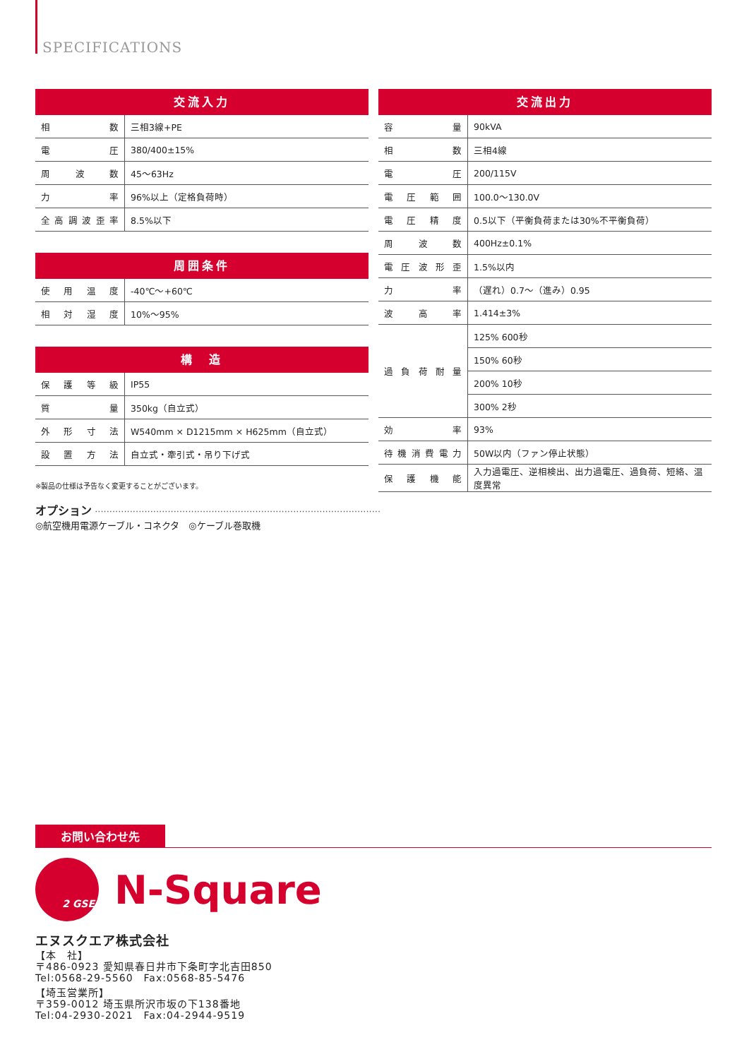SPECIFICATIONS
| 交流入力 | |
| --- | --- |
| 相数 | 三相3線+PE |
| 電圧 | 380/400±15% |
| 周波数 | 45〜63Hz |
| 力率 | 96%以上（定格負荷時） |
| 全高調波歪率 | 8.5%以下 |
| 周囲条件 | |
| --- | --- |
| 使用温度 | -40℃〜+60℃ |
| 相対湿度 | 10%〜95% |
| 構 造 | |
| --- | --- |
| 保護等級 | IP55 |
| 質量 | 350kg（自立式） |
| 外形寸法 | W540mm × D1215mm × H625mm（自立式） |
| 設置方法 | 自立式・牽引式・吊り下げ式 |
※製品の仕様は予告なく変更することがございます。
| 交流出力 | |
| --- | --- |
| 容量 | 90kVA |
| 相数 | 三相4線 |
| 電圧 | 200/115V |
| 電圧範囲 | 100.0〜130.0V |
| 電圧精度 | 0.5以下（平衡負荷または30%不平衡負荷） |
| 周波数 | 400Hz±0.1% |
| 電圧波形歪 | 1.5%以内 |
| 力率 | （遅れ）0.7〜（進み）0.95 |
| 波高率 | 1.414±3% |
| 過負荷耐量 | 125% 600秒 |
| | 150% 60秒 |
| | 200% 10秒 |
| | 300% 2秒 |
| 効率 | 93% |
| 待機消費電力 | 50W以内（ファン停止状態） |
| 保護機能 | 入力過電圧、逆相検出、出力過電圧、過負荷、短絡、温度異常 |
オプション ··································································································
◎航空機用電源ケーブル・コネクタ　◎ケーブル巻取機
お問い合わせ先
2 GSE
N-Square
エヌスクエア株式会社
【本　社】
〒486-0923 愛知県春日井市下条町字北吉田850
Tel:0568-29-5560　Fax:0568-85-5476
【埼玉営業所】
〒359-0012 埼玉県所沢市坂の下138番地
Tel:04-2930-2021　Fax:04-2944-9519